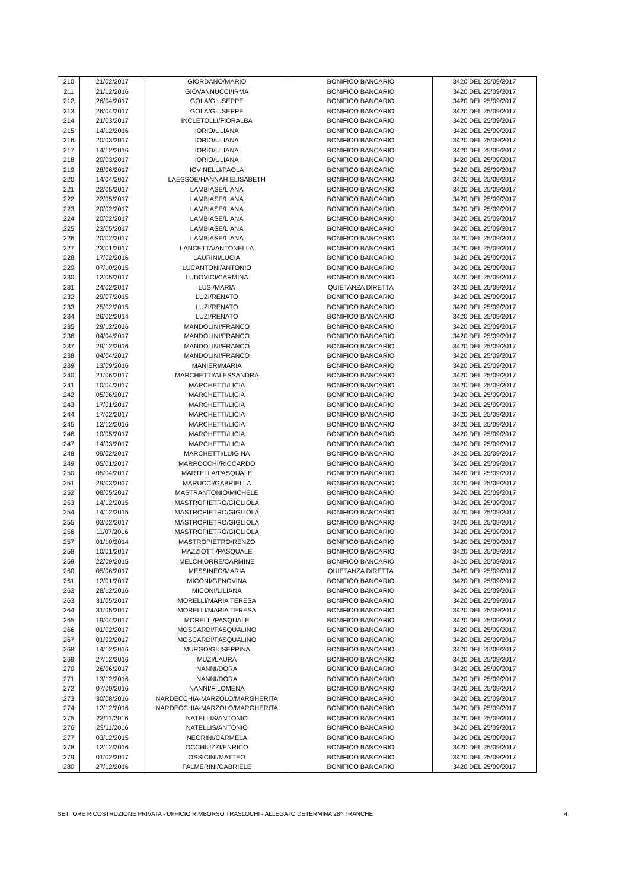| 210 | 21/02/2017 | GIORDANO/MARIO | BONIFICO BANCARIO | 3420 DEL 25/09/2017 |
| 211 | 21/12/2016 | GIOVANNUCCI/IRMA | BONIFICO BANCARIO | 3420 DEL 25/09/2017 |
| 212 | 26/04/2017 | GOLA/GIUSEPPE | BONIFICO BANCARIO | 3420 DEL 25/09/2017 |
| 213 | 26/04/2017 | GOLA/GIUSEPPE | BONIFICO BANCARIO | 3420 DEL 25/09/2017 |
| 214 | 21/03/2017 | INCLETOLLI/FIORALBA | BONIFICO BANCARIO | 3420 DEL 25/09/2017 |
| 215 | 14/12/2016 | IORIO/ULIANA | BONIFICO BANCARIO | 3420 DEL 25/09/2017 |
| 216 | 20/03/2017 | IORIO/ULIANA | BONIFICO BANCARIO | 3420 DEL 25/09/2017 |
| 217 | 14/12/2016 | IORIO/ULIANA | BONIFICO BANCARIO | 3420 DEL 25/09/2017 |
| 218 | 20/03/2017 | IORIO/ULIANA | BONIFICO BANCARIO | 3420 DEL 25/09/2017 |
| 219 | 28/06/2017 | IOVINELLI/PAOLA | BONIFICO BANCARIO | 3420 DEL 25/09/2017 |
| 220 | 14/04/2017 | LAESSOE/HANNAH ELISABETH | BONIFICO BANCARIO | 3420 DEL 25/09/2017 |
| 221 | 22/05/2017 | LAMBIASE/LIANA | BONIFICO BANCARIO | 3420 DEL 25/09/2017 |
| 222 | 22/05/2017 | LAMBIASE/LIANA | BONIFICO BANCARIO | 3420 DEL 25/09/2017 |
| 223 | 20/02/2017 | LAMBIASE/LIANA | BONIFICO BANCARIO | 3420 DEL 25/09/2017 |
| 224 | 20/02/2017 | LAMBIASE/LIANA | BONIFICO BANCARIO | 3420 DEL 25/09/2017 |
| 225 | 22/05/2017 | LAMBIASE/LIANA | BONIFICO BANCARIO | 3420 DEL 25/09/2017 |
| 226 | 20/02/2017 | LAMBIASE/LIANA | BONIFICO BANCARIO | 3420 DEL 25/09/2017 |
| 227 | 23/01/2017 | LANCETTA/ANTONELLA | BONIFICO BANCARIO | 3420 DEL 25/09/2017 |
| 228 | 17/02/2016 | LAURINI/LUCIA | BONIFICO BANCARIO | 3420 DEL 25/09/2017 |
| 229 | 07/10/2015 | LUCANTONI/ANTONIO | BONIFICO BANCARIO | 3420 DEL 25/09/2017 |
| 230 | 12/05/2017 | LUDOVICI/CARMINA | BONIFICO BANCARIO | 3420 DEL 25/09/2017 |
| 231 | 24/02/2017 | LUSI/MARIA | QUIETANZA DIRETTA | 3420 DEL 25/09/2017 |
| 232 | 29/07/2015 | LUZI/RENATO | BONIFICO BANCARIO | 3420 DEL 25/09/2017 |
| 233 | 25/02/2015 | LUZI/RENATO | BONIFICO BANCARIO | 3420 DEL 25/09/2017 |
| 234 | 26/02/2014 | LUZI/RENATO | BONIFICO BANCARIO | 3420 DEL 25/09/2017 |
| 235 | 29/12/2016 | MANDOLINI/FRANCO | BONIFICO BANCARIO | 3420 DEL 25/09/2017 |
| 236 | 04/04/2017 | MANDOLINI/FRANCO | BONIFICO BANCARIO | 3420 DEL 25/09/2017 |
| 237 | 29/12/2016 | MANDOLINI/FRANCO | BONIFICO BANCARIO | 3420 DEL 25/09/2017 |
| 238 | 04/04/2017 | MANDOLINI/FRANCO | BONIFICO BANCARIO | 3420 DEL 25/09/2017 |
| 239 | 13/09/2016 | MANIERI/MARIA | BONIFICO BANCARIO | 3420 DEL 25/09/2017 |
| 240 | 21/06/2017 | MARCHETTI/ALESSANDRA | BONIFICO BANCARIO | 3420 DEL 25/09/2017 |
| 241 | 10/04/2017 | MARCHETTI/LICIA | BONIFICO BANCARIO | 3420 DEL 25/09/2017 |
| 242 | 05/06/2017 | MARCHETTI/LICIA | BONIFICO BANCARIO | 3420 DEL 25/09/2017 |
| 243 | 17/01/2017 | MARCHETTI/LICIA | BONIFICO BANCARIO | 3420 DEL 25/09/2017 |
| 244 | 17/02/2017 | MARCHETTI/LICIA | BONIFICO BANCARIO | 3420 DEL 25/09/2017 |
| 245 | 12/12/2016 | MARCHETTI/LICIA | BONIFICO BANCARIO | 3420 DEL 25/09/2017 |
| 246 | 10/05/2017 | MARCHETTI/LICIA | BONIFICO BANCARIO | 3420 DEL 25/09/2017 |
| 247 | 14/03/2017 | MARCHETTI/LICIA | BONIFICO BANCARIO | 3420 DEL 25/09/2017 |
| 248 | 09/02/2017 | MARCHETTI/LUIGINA | BONIFICO BANCARIO | 3420 DEL 25/09/2017 |
| 249 | 05/01/2017 | MARROCCHI/RICCARDO | BONIFICO BANCARIO | 3420 DEL 25/09/2017 |
| 250 | 05/04/2017 | MARTELLA/PASQUALE | BONIFICO BANCARIO | 3420 DEL 25/09/2017 |
| 251 | 29/03/2017 | MARUCCI/GABRIELLA | BONIFICO BANCARIO | 3420 DEL 25/09/2017 |
| 252 | 08/05/2017 | MASTRANTONIO/MICHELE | BONIFICO BANCARIO | 3420 DEL 25/09/2017 |
| 253 | 14/12/2015 | MASTROPIETRO/GIGLIOLA | BONIFICO BANCARIO | 3420 DEL 25/09/2017 |
| 254 | 14/12/2015 | MASTROPIETRO/GIGLIOLA | BONIFICO BANCARIO | 3420 DEL 25/09/2017 |
| 255 | 03/02/2017 | MASTROPIETRO/GIGLIOLA | BONIFICO BANCARIO | 3420 DEL 25/09/2017 |
| 256 | 11/07/2016 | MASTROPIETRO/GIGLIOLA | BONIFICO BANCARIO | 3420 DEL 25/09/2017 |
| 257 | 01/10/2014 | MASTROPIETRO/RENZO | BONIFICO BANCARIO | 3420 DEL 25/09/2017 |
| 258 | 10/01/2017 | MAZZIOTTI/PASQUALE | BONIFICO BANCARIO | 3420 DEL 25/09/2017 |
| 259 | 22/09/2015 | MELCHIORRE/CARMINE | BONIFICO BANCARIO | 3420 DEL 25/09/2017 |
| 260 | 05/06/2017 | MESSINEO/MARIA | QUIETANZA DIRETTA | 3420 DEL 25/09/2017 |
| 261 | 12/01/2017 | MICONI/GENOVINA | BONIFICO BANCARIO | 3420 DEL 25/09/2017 |
| 262 | 28/12/2016 | MICONI/LILIANA | BONIFICO BANCARIO | 3420 DEL 25/09/2017 |
| 263 | 31/05/2017 | MORELLI/MARIA TERESA | BONIFICO BANCARIO | 3420 DEL 25/09/2017 |
| 264 | 31/05/2017 | MORELLI/MARIA TERESA | BONIFICO BANCARIO | 3420 DEL 25/09/2017 |
| 265 | 19/04/2017 | MORELLI/PASQUALE | BONIFICO BANCARIO | 3420 DEL 25/09/2017 |
| 266 | 01/02/2017 | MOSCARDI/PASQUALINO | BONIFICO BANCARIO | 3420 DEL 25/09/2017 |
| 267 | 01/02/2017 | MOSCARDI/PASQUALINO | BONIFICO BANCARIO | 3420 DEL 25/09/2017 |
| 268 | 14/12/2016 | MURGO/GIUSEPPINA | BONIFICO BANCARIO | 3420 DEL 25/09/2017 |
| 269 | 27/12/2016 | MUZI/LAURA | BONIFICO BANCARIO | 3420 DEL 25/09/2017 |
| 270 | 26/06/2017 | NANNI/DORA | BONIFICO BANCARIO | 3420 DEL 25/09/2017 |
| 271 | 13/12/2016 | NANNI/DORA | BONIFICO BANCARIO | 3420 DEL 25/09/2017 |
| 272 | 07/09/2016 | NANNI/FILOMENA | BONIFICO BANCARIO | 3420 DEL 25/09/2017 |
| 273 | 30/08/2016 | NARDECCHIA-MARZOLO/MARGHERITA | BONIFICO BANCARIO | 3420 DEL 25/09/2017 |
| 274 | 12/12/2016 | NARDECCHIA-MARZOLO/MARGHERITA | BONIFICO BANCARIO | 3420 DEL 25/09/2017 |
| 275 | 23/11/2016 | NATELLIS/ANTONIO | BONIFICO BANCARIO | 3420 DEL 25/09/2017 |
| 276 | 23/11/2016 | NATELLIS/ANTONIO | BONIFICO BANCARIO | 3420 DEL 25/09/2017 |
| 277 | 03/12/2015 | NEGRINI/CARMELA | BONIFICO BANCARIO | 3420 DEL 25/09/2017 |
| 278 | 12/12/2016 | OCCHIUZZI/ENRICO | BONIFICO BANCARIO | 3420 DEL 25/09/2017 |
| 279 | 01/02/2017 | OSSICINI/MATTEO | BONIFICO BANCARIO | 3420 DEL 25/09/2017 |
| 280 | 27/12/2016 | PALMERINI/GABRIELE | BONIFICO BANCARIO | 3420 DEL 25/09/2017 |
SETTORE RICOSTRUZIONE PRIVATA - UFFICIO RIMBORSO TRASLOCHI - ALLEGATO DETERMINA 28^ TRANCHE 4